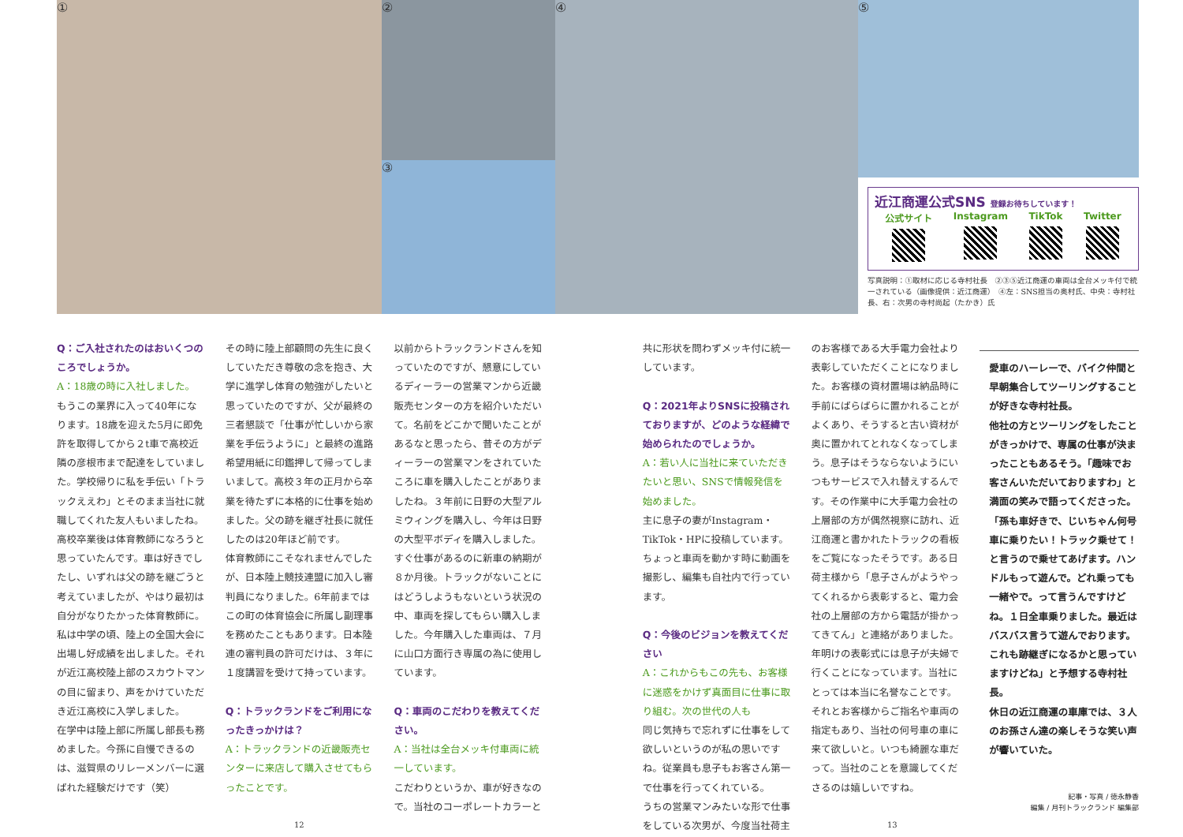①
②
③
④
⑤
近江商運公式SNS 登録お待ちしています！
公式サイト Instagram TikTok Twitter
写真説明：①取材に応じる寺村社長　②③⑤近江商運の車両は全台メッキ付で統一されている（画像提供：近江商運）　④左：SNS担当の奥村氏、中央：寺村社長、右：次男の寺村尚起（たかき）氏
Q：ご入社されたのはおいくつのころでしょうか。
A：18歳の時に入社しました。
もうこの業界に入って40年になります。18歳を迎えた5月に即免許を取得してから２t車で高校近隣の彦根市まで配達をしていました。学校帰りに私を手伝い「トラックええわ」とそのまま当社に就職してくれた友人もいましたね。
高校卒業後は体育教師になろうと思っていたんです。車は好きでしたし、いずれは父の跡を継ごうと考えていましたが、やはり最初は自分がなりたかった体育教師に。
私は中学の頃、陸上の全国大会に出場し好成績を出しました。それが近江高校陸上部のスカウトマンの目に留まり、声をかけていただき近江高校に入学しました。
在学中は陸上部に所属し部長も務めました。今孫に自慢できるのは、滋賀県のリレーメンバーに選ばれた経験だけです（笑）
その時に陸上部顧問の先生に良くしていただき尊敬の念を抱き、大学に進学し体育の勉強がしたいと思っていたのですが、父が最終の三者懇談で「仕事が忙しいから家業を手伝うように」と最終の進路希望用紙に印鑑押して帰ってしまいまして。高校３年の正月から卒業を待たずに本格的に仕事を始めました。父の跡を継ぎ社長に就任したのは20年ほど前です。
体育教師にこそなれませんでしたが、日本陸上競技連盟に加入し審判員になりました。6年前まではこの町の体育協会に所属し副理事を務めたこともあります。日本陸連の審判員の許可だけは、３年に１度講習を受けて持っています。
Q：トラックランドをご利用になったきっかけは？
A：トラックランドの近畿販売センターに来店して購入させてもらったことです。
以前からトラックランドさんを知っていたのですが、懇意にしているディーラーの営業マンから近畿販売センターの方を紹介いただいて。名前をどこかで聞いたことがあるなと思ったら、昔その方がディーラーの営業マンをされていたころに車を購入したことがありましたね。３年前に日野の大型アルミウィングを購入し、今年は日野の大型平ボディを購入しました。
すぐ仕事があるのに新車の納期が８か月後。トラックがないことにはどうしようもないという状況の中、車両を探してもらい購入しました。今年購入した車両は、７月に山口方面行き専属の為に使用しています。
Q：車両のこだわりを教えてください。
A：当社は全台メッキ付車両に統一しています。
こだわりというか、車が好きなので。当社のコーポレートカラーと
共に形状を問わずメッキ付に統一しています。
Q：2021年よりSNSに投稿されておりますが、どのような経緯で始められたのでしょうか。
A：若い人に当社に来ていただきたいと思い、SNSで情報発信を始めました。
主に息子の妻がInstagram・TikTok・HPに投稿しています。ちょっと車両を動かす時に動画を撮影し、編集も自社内で行っています。
Q：今後のビジョンを教えてください
A：これからもこの先も、お客様に迷惑をかけず真面目に仕事に取り組む。次の世代の人も
同じ気持ちで忘れずに仕事をして欲しいというのが私の思いですね。従業員も息子もお客さん第一で仕事を行ってくれている。
うちの営業マンみたいな形で仕事をしている次男が、今度当社荷主
のお客様である大手電力会社より表彰していただくことになりました。お客様の資材置場は納品時に手前にばらばらに置かれることがよくあり、そうすると古い資材が奥に置かれてとれなくなってしまう。息子はそうならないようにいつもサービスで入れ替えするんです。その作業中に大手電力会社の上層部の方が偶然視察に訪れ、近江商運と書かれたトラックの看板をご覧になったそうです。ある日荷主様から「息子さんがようやってくれるから表彰すると、電力会社の上層部の方から電話が掛かってきてん」と連絡がありました。年明けの表彰式には息子が夫婦で行くことになっています。当社にとっては本当に名誉なことです。
それとお客様からご指名や車両の指定もあり、当社の何号車の車に来て欲しいと。いつも綺麗な車だって。当社のことを意識してくださるのは嬉しいですね。
愛車のハーレーで、バイク仲間と早朝集合してツーリングすることが好きな寺村社長。
他社の方とツーリングをしたことがきっかけで、専属の仕事が決まったこともあるそう。「趣味でお客さんいただいておりますわ」と満面の笑みで語ってくださった。
「孫も車好きで、じいちゃん何号車に乗りたい！トラック乗せて！と言うので乗せてあげます。ハンドルもって遊んで。どれ乗っても一緒やで。って言うんですけどね。１日全車乗りました。最近はバスバス言うて遊んでおります。これも跡継ぎになるかと思っていますけどね」と予想する寺村社長。
休日の近江商運の車庫では、３人のお孫さん達の楽しそうな笑い声が響いていた。
記事・写真 / 徳永静香
編集 / 月刊トラックランド 編集部
12 13